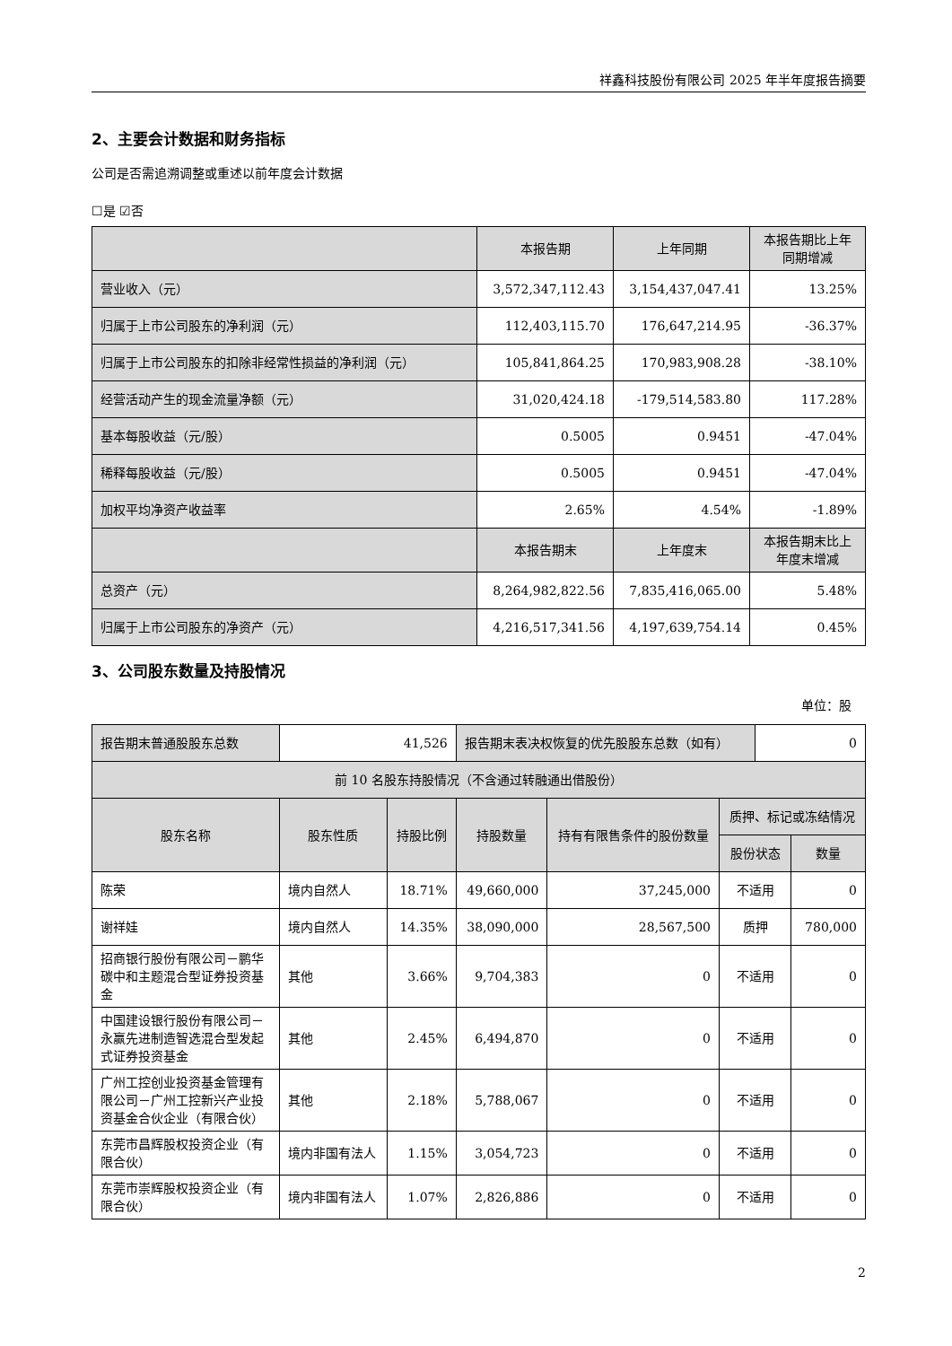祥鑫科技股份有限公司 2025 年半年度报告摘要
2、主要会计数据和财务指标
公司是否需追溯调整或重述以前年度会计数据
☐是 ☑否
| | 本报告期 | 上年同期 | 本报告期比上年同期增减 |
| --- | --- | --- | --- |
| 营业收入（元） | 3,572,347,112.43 | 3,154,437,047.41 | 13.25% |
| 归属于上市公司股东的净利润（元） | 112,403,115.70 | 176,647,214.95 | -36.37% |
| 归属于上市公司股东的扣除非经常性损益的净利润（元） | 105,841,864.25 | 170,983,908.28 | -38.10% |
| 经营活动产生的现金流量净额（元） | 31,020,424.18 | -179,514,583.80 | 117.28% |
| 基本每股收益（元/股） | 0.5005 | 0.9451 | -47.04% |
| 稀释每股收益（元/股） | 0.5005 | 0.9451 | -47.04% |
| 加权平均净资产收益率 | 2.65% | 4.54% | -1.89% |
| | 本报告期末 | 上年度末 | 本报告期末比上年度末增减 |
| 总资产（元） | 8,264,982,822.56 | 7,835,416,065.00 | 5.48% |
| 归属于上市公司股东的净资产（元） | 4,216,517,341.56 | 4,197,639,754.14 | 0.45% |
3、公司股东数量及持股情况
单位：股
| 报告期末普通股股东总数 | 41,526 | | 报告期末表决权恢复的优先股股东总数（如有） | | | 0 | |
| 前 10 名股东持股情况（不含通过转融通出借股份） | | | | | | | |
| 股东名称 | 股东性质 | 持股比例 | 持股数量 | 持有有限售条件的股份数量 | 质押、标记或冻结情况 | | |
| | | | | | 股份状态 | | 数量 |
| 陈荣 | 境内自然人 | 18.71% | 49,660,000 | 37,245,000 | 不适用 | | 0 |
| 谢祥娃 | 境内自然人 | 14.35% | 38,090,000 | 28,567,500 | 质押 | | 780,000 |
| 招商银行股份有限公司－鹏华碳中和主题混合型证券投资基金 | 其他 | 3.66% | 9,704,383 | 0 | 不适用 | | 0 |
| 中国建设银行股份有限公司－永赢先进制造智选混合型发起式证券投资基金 | 其他 | 2.45% | 6,494,870 | 0 | 不适用 | | 0 |
| 广州工控创业投资基金管理有限公司－广州工控新兴产业投资基金合伙企业（有限合伙） | 其他 | 2.18% | 5,788,067 | 0 | 不适用 | | 0 |
| 东莞市昌辉股权投资企业（有限合伙） | 境内非国有法人 | 1.15% | 3,054,723 | 0 | 不适用 | | 0 |
| 东莞市崇辉股权投资企业（有限合伙） | 境内非国有法人 | 1.07% | 2,826,886 | 0 | 不适用 | | 0 |
2